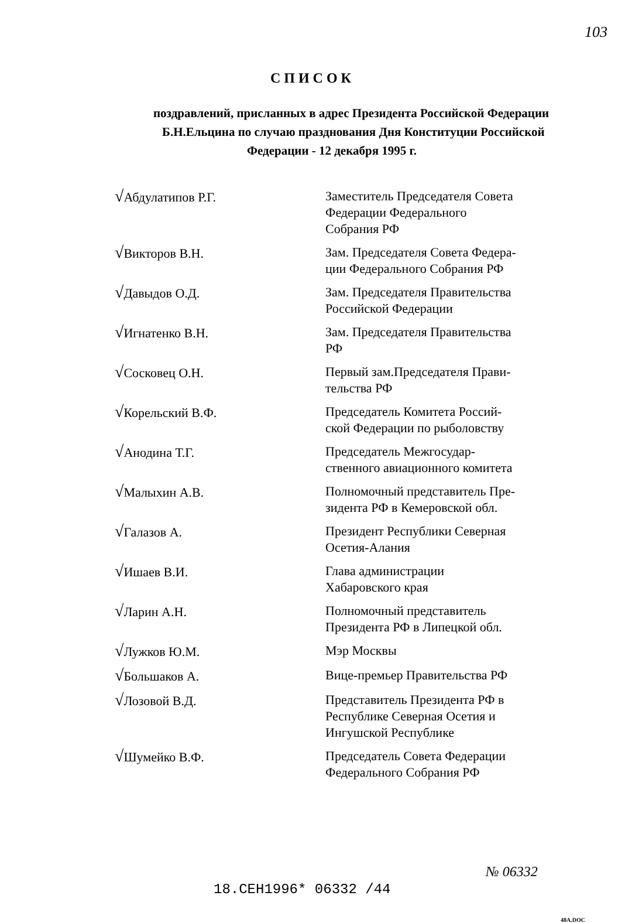103
СПИСОК
поздравлений, присланных в адрес Президента Российской Федерации
Б.Н.Ельцина по случаю празднования Дня Конституции Российской
Федерации - 12 декабря 1995 г.
| √ Абдулатипов Р.Г. | Заместитель Председателя Совета Федерации Федерального Собрания РФ |
| √ Викторов В.Н. | Зам. Председателя Совета Федера- ции Федерального Собрания РФ |
| √ Давыдов О.Д. | Зам. Председателя Правительства Российской Федерации |
| √ Игнатенко В.Н. | Зам. Председателя Правительства РФ |
| √ Сосковец О.Н. | Первый зам.Председателя Прави- тельства РФ |
| √ Корельский В.Ф. | Председатель Комитета Россий- ской Федерации по рыболовству |
| √ Анодина Т.Г. | Председатель Межгосудар- ственного авиационного комитета |
| √ Малыхин А.В. | Полномочный представитель Пре- зидента РФ в Кемеровской обл. |
| √ Галазов А. | Президент Республики Северная Осетия-Алания |
| √ Ишаев В.И. | Глава администрации Хабаровского края |
| √ Ларин А.Н. | Полномочный представитель Президента РФ в Липецкой обл. |
| √ Лужков Ю.М. | Мэр Москвы |
| √ Большаков А. | Вице-премьер Правительства РФ |
| √ Лозовой В.Д. | Представитель Президента РФ в Республике Северная Осетия и Ингушской Республике |
| √ Шумейко В.Ф. | Председатель Совета Федерации Федерального Собрания РФ |
18.СЕН1996* 06332 /44
№ 06332
48A.DOC